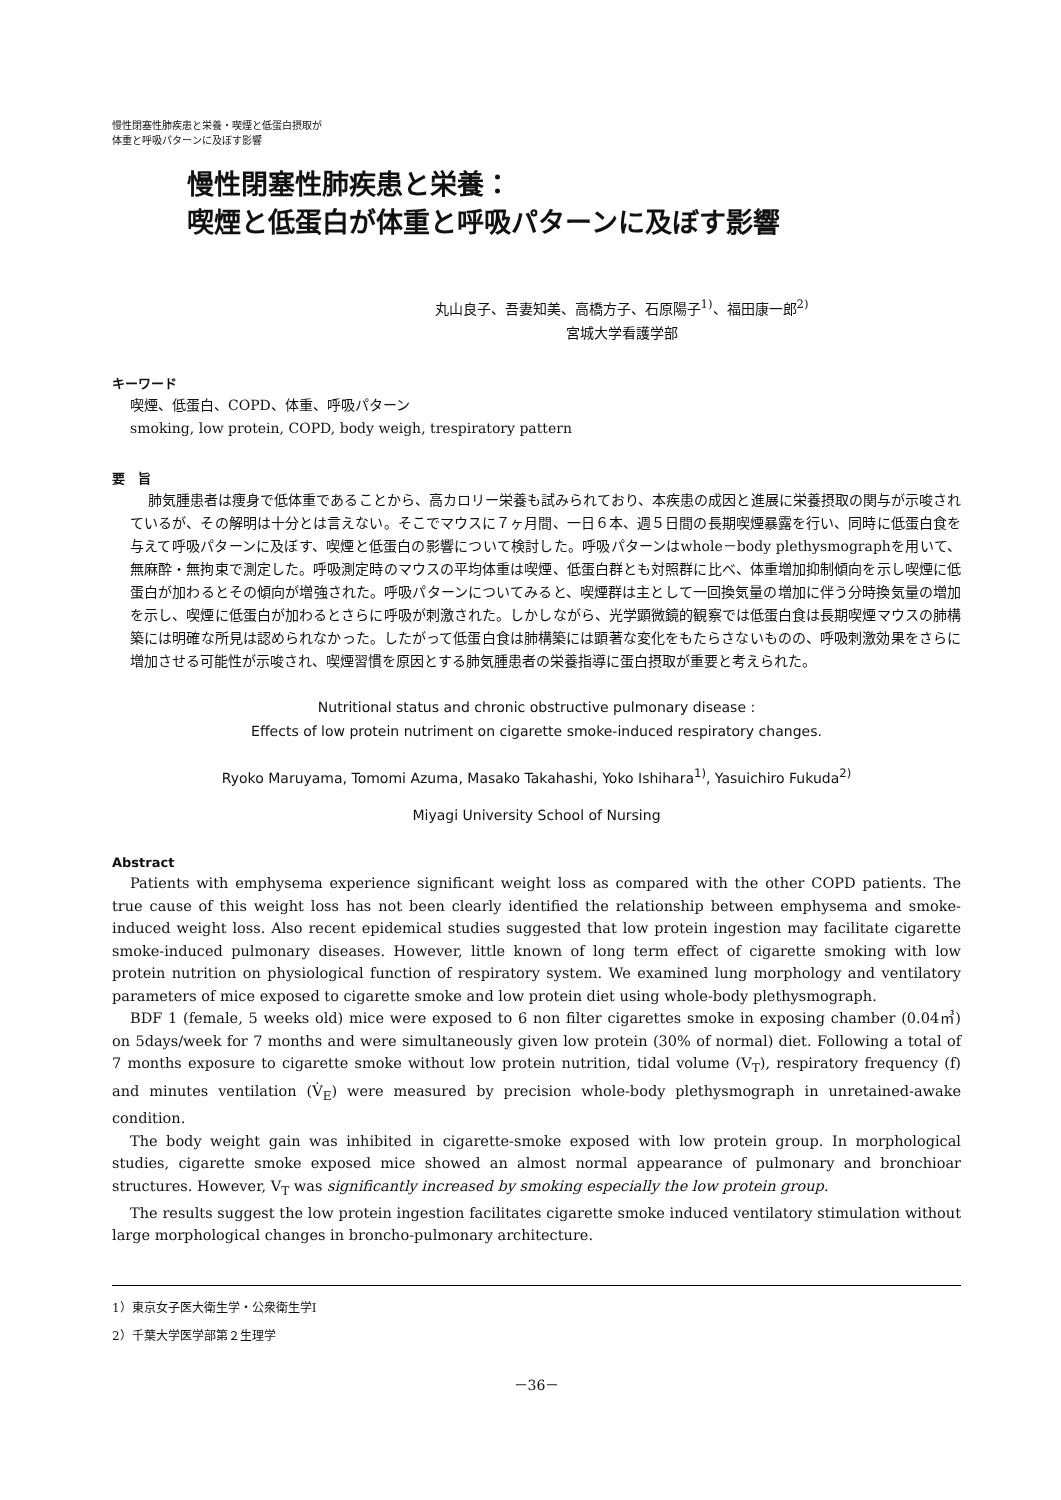慢性閉塞性肺疾患と栄養・喫煙と低蛋白摂取が
体重と呼吸パターンに及ぼす影響
慢性閉塞性肺疾患と栄養：
喫煙と低蛋白が体重と呼吸パターンに及ぼす影響
丸山良子、吾妻知美、高橋方子、石原陽子<sup>1)</sup>、福田康一郎<sup>2)</sup>
宮城大学看護学部
キーワード
喫煙、低蛋白、COPD、体重、呼吸パターン
smoking, low protein, COPD, body weigh, trespiratory pattern
要　旨
肺気腫患者は痩身で低体重であることから、高カロリー栄養も試みられており、本疾患の成因と進展に栄養摂取の関与が示唆されているが、その解明は十分とは言えない。そこでマウスに７ヶ月間、一日６本、週５日間の長期喫煙暴露を行い、同時に低蛋白食を与えて呼吸パターンに及ぼす、喫煙と低蛋白の影響について検討した。呼吸パターンはwhole－body plethysmographを用いて、無麻酔・無拘束で測定した。呼吸測定時のマウスの平均体重は喫煙、低蛋白群とも対照群に比べ、体重増加抑制傾向を示し喫煙に低蛋白が加わるとその傾向が増強された。呼吸パターンについてみると、喫煙群は主として一回換気量の増加に伴う分時換気量の増加を示し、喫煙に低蛋白が加わるとさらに呼吸が刺激された。しかしながら、光学顕微鏡的観察では低蛋白食は長期喫煙マウスの肺構築には明確な所見は認められなかった。したがって低蛋白食は肺構築には顕著な変化をもたらさないものの、呼吸刺激効果をさらに増加させる可能性が示唆され、喫煙習慣を原因とする肺気腫患者の栄養指導に蛋白摂取が重要と考えられた。
Nutritional status and chronic obstructive pulmonary disease :
Effects of low protein nutriment on cigarette smoke-induced respiratory changes.
Ryoko Maruyama, Tomomi Azuma, Masako Takahashi, Yoko Ishihara<sup>1)</sup>, Yasuichiro Fukuda<sup>2)</sup>
Miyagi University School of Nursing
Abstract
Patients with emphysema experience significant weight loss as compared with the other COPD patients. The true cause of this weight loss has not been clearly identified the relationship between emphysema and smoke-induced weight loss. Also recent epidemical studies suggested that low protein ingestion may facilitate cigarette smoke-induced pulmonary diseases. However, little known of long term effect of cigarette smoking with low protein nutrition on physiological function of respiratory system. We examined lung morphology and ventilatory parameters of mice exposed to cigarette smoke and low protein diet using whole-body plethysmograph.
BDF 1 (female, 5 weeks old) mice were exposed to 6 non filter cigarettes smoke in exposing chamber (0.04㎥) on 5days/week for 7 months and were simultaneously given low protein (30% of normal) diet. Following a total of 7 months exposure to cigarette smoke without low protein nutrition, tidal volume (V<sub>T</sub>), respiratory frequency (f) and minutes ventilation (V̇<sub>E</sub>) were measured by precision whole-body plethysmograph in unretained-awake condition.
The body weight gain was inhibited in cigarette-smoke exposed with low protein group. In morphological studies, cigarette smoke exposed mice showed an almost normal appearance of pulmonary and bronchioar structures. However, V<sub>T</sub> was significantly increased by smoking especially the low protein group.
The results suggest the low protein ingestion facilitates cigarette smoke induced ventilatory stimulation without large morphological changes in broncho-pulmonary architecture.
1）東京女子医大衛生学・公衆衛生学Ⅰ
2）千葉大学医学部第２生理学
－36－